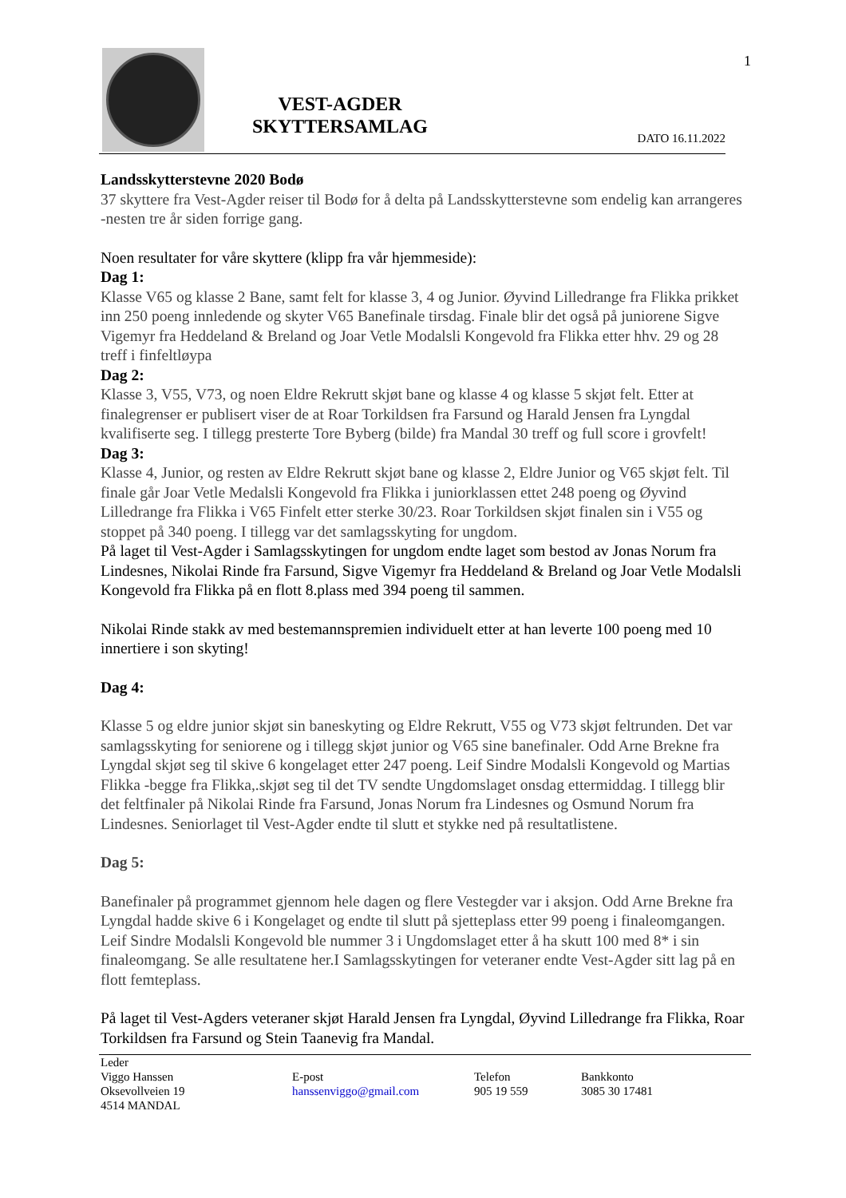1
VEST-AGDER
SKYTTERSAMLAG
DATO 16.11.2022
Landsskytterstevne 2020 Bodø
37 skyttere fra Vest-Agder reiser til Bodø for å delta på Landsskytterstevne som endelig kan arrangeres -nesten tre år siden forrige gang.
Noen resultater for våre skyttere (klipp fra vår hjemmeside):
Dag 1:
Klasse V65 og klasse 2 Bane, samt felt for klasse 3, 4 og Junior. Øyvind Lilledrange fra Flikka prikket inn 250 poeng innledende og skyter V65 Banefinale tirsdag. Finale blir det også på juniorene Sigve Vigemyr fra Heddeland & Breland og Joar Vetle Modalsli Kongevold fra Flikka etter hhv. 29 og 28 treff i finfeltløypa
Dag 2:
Klasse 3, V55, V73, og noen Eldre Rekrutt skjøt bane og klasse 4 og klasse 5 skjøt felt. Etter at finalegrenser er publisert viser de at Roar Torkildsen fra Farsund og Harald Jensen fra Lyngdal kvalifiserte seg. I tillegg presterte Tore Byberg (bilde) fra Mandal 30 treff og full score i grovfelt!
Dag 3:
Klasse 4, Junior, og resten av Eldre Rekrutt skjøt bane og klasse 2, Eldre Junior og V65 skjøt felt. Til finale går Joar Vetle Medalsli Kongevold fra Flikka i juniorklassen ettet 248 poeng og Øyvind Lilledrange fra Flikka i V65 Finfelt etter sterke 30/23. Roar Torkildsen skjøt finalen sin i V55 og stoppet på 340 poeng. I tillegg var det samlagsskyting for ungdom.
På laget til Vest-Agder i Samlagsskytingen for ungdom endte laget som bestod av Jonas Norum fra Lindesnes, Nikolai Rinde fra Farsund, Sigve Vigemyr fra Heddeland & Breland og Joar Vetle Modalsli Kongevold fra Flikka på en flott 8.plass med 394 poeng til sammen.
Nikolai Rinde stakk av med bestemannspremien individuelt etter at han leverte 100 poeng med 10 innertiere i son skyting!
Dag 4:
Klasse 5 og eldre junior skjøt sin baneskyting og Eldre Rekrutt, V55 og V73 skjøt feltrunden. Det var samlagsskyting for seniorene og i tillegg skjøt junior og V65 sine banefinaler. Odd Arne Brekne fra Lyngdal skjøt seg til skive 6 kongelaget etter 247 poeng. Leif Sindre Modalsli Kongevold og Martias Flikka -begge fra Flikka,.skjøt seg til det TV sendte Ungdomslaget onsdag ettermiddag. I tillegg blir det feltfinaler på Nikolai Rinde fra Farsund, Jonas Norum fra Lindesnes og Osmund Norum fra Lindesnes. Seniorlaget til Vest-Agder endte til slutt et stykke ned på resultatlistene.
Dag 5:
Banefinaler på programmet gjennom hele dagen og flere Vestegder var i aksjon. Odd Arne Brekne fra Lyngdal hadde skive 6 i Kongelaget og endte til slutt på sjetteplass etter 99 poeng i finaleomgangen. Leif Sindre Modalsli Kongevold ble nummer 3 i Ungdomslaget etter å ha skutt 100 med 8* i sin finaleomgang. Se alle resultatene her.I Samlagsskytingen for veteraner endte Vest-Agder sitt lag på en flott femteplass.
På laget til Vest-Agders veteraner skjøt Harald Jensen fra Lyngdal, Øyvind Lilledrange fra Flikka, Roar Torkildsen fra Farsund og Stein Taanevig fra Mandal.
Leder
Viggo Hanssen
Oksevollveien 19
4514 MANDAL
E-post
hanssenviggo@gmail.com
Telefon
905 19 559
Bankkonto
3085 30 17481